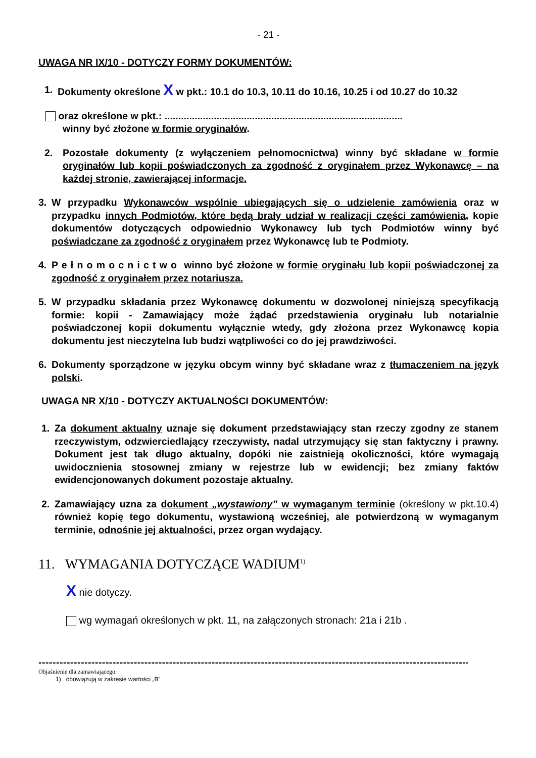- 21 -
UWAGA NR IX/10 - DOTYCZY FORMY DOKUMENTÓW:
1. Dokumenty określone X w pkt.: 10.1 do 10.3, 10.11 do 10.16, 10.25 i od 10.27 do 10.32
oraz określone w pkt.: .......................................................................................
winny być złożone w formie oryginałów.
2. Pozostałe dokumenty (z wyłączeniem pełnomocnictwa) winny być składane w formie oryginałów lub kopii poświadczonych za zgodność z oryginałem przez Wykonawcę – na każdej stronie, zawierającej informacje.
3. W przypadku Wykonawców wspólnie ubiegających się o udzielenie zamówienia oraz w przypadku innych Podmiotów, które będą brały udział w realizacji części zamówienia, kopie dokumentów dotyczących odpowiednio Wykonawcy lub tych Podmiotów winny być poświadczane za zgodność z oryginałem przez Wykonawcę lub te Podmioty.
4. P e ł n o m o c n i c t w o winno być złożone w formie oryginału lub kopii poświadczonej za zgodność z oryginałem przez notariusza.
5. W przypadku składania przez Wykonawcę dokumentu w dozwolonej niniejszą specyfikacją formie: kopii - Zamawiający może żądać przedstawienia oryginału lub notarialnie poświadczonej kopii dokumentu wyłącznie wtedy, gdy złożona przez Wykonawcę kopia dokumentu jest nieczytelna lub budzi wątpliwości co do jej prawdziwości.
6. Dokumenty sporządzone w języku obcym winny być składane wraz z tłumaczeniem na język polski.
UWAGA NR X/10 - DOTYCZY AKTUALNOŚCI DOKUMENTÓW:
1. Za dokument aktualny uznaje się dokument przedstawiający stan rzeczy zgodny ze stanem rzeczywistym, odzwierciedlający rzeczywisty, nadal utrzymujący się stan faktyczny i prawny. Dokument jest tak długo aktualny, dopóki nie zaistnieją okoliczności, które wymagają uwidocznienia stosownej zmiany w rejestrze lub w ewidencji; bez zmiany faktów ewidencjonowanych dokument pozostaje aktualny.
2. Zamawiający uzna za dokument „wystawiony” w wymaganym terminie (określony w pkt.10.4) również kopię tego dokumentu, wystawioną wcześniej, ale potwierdzoną w wymaganym terminie, odnośnie jej aktualności, przez organ wydający.
11. WYMAGANIA DOTYCZĄCE WADIUM<sup>1)</sup>
X nie dotyczy.
wg wymagań określonych w pkt. 11, na załączonych stronach: 21a i 21b .
----------------------------------------------------------------------------------------------------------------------------
Objaśnienie dla zamawiającego:
1) obowiązują w zakresie wartości „B”